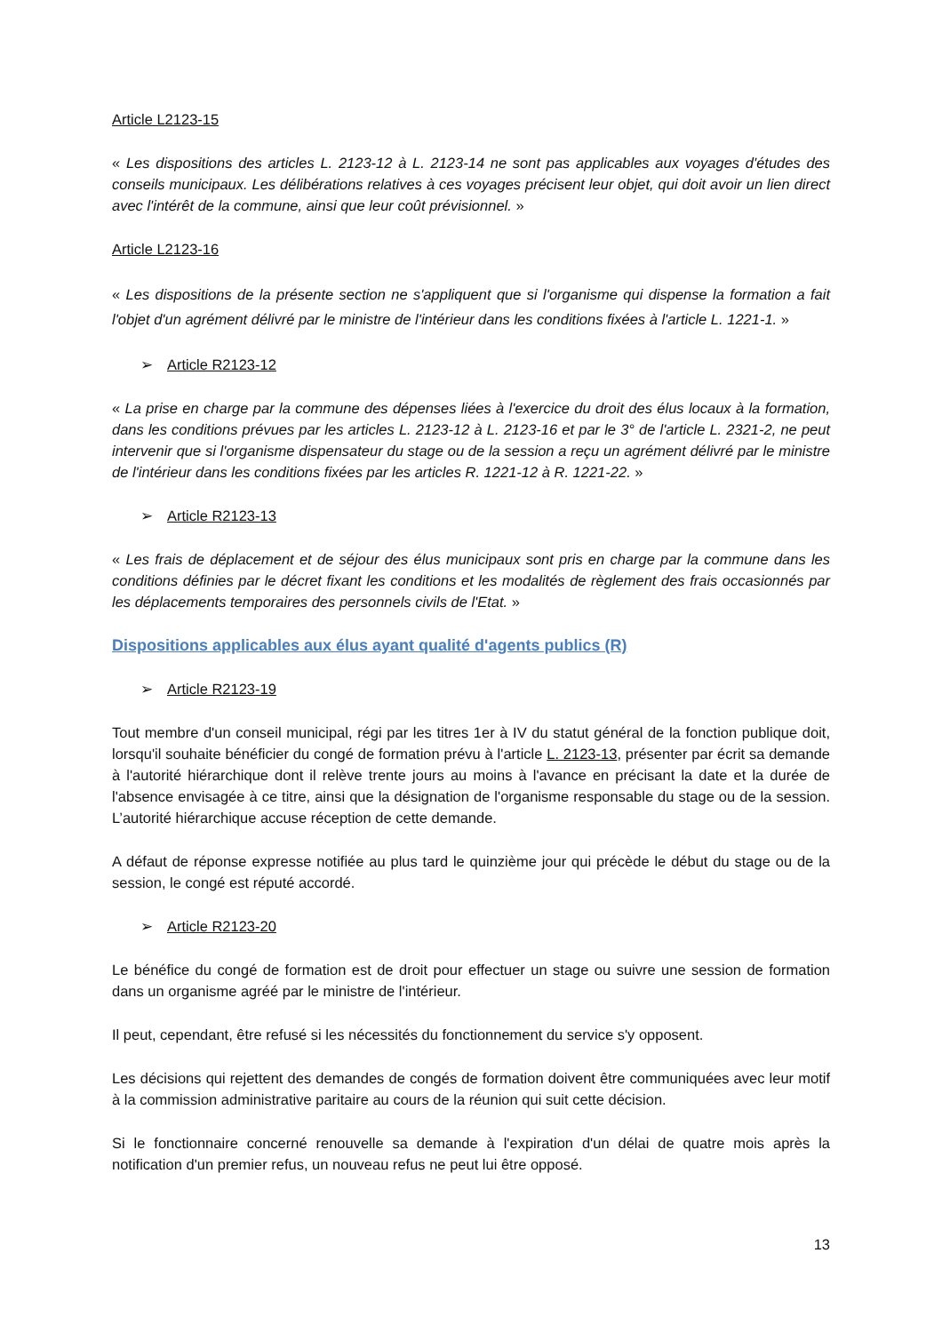Article L2123-15
« Les dispositions des articles L. 2123-12 à L. 2123-14 ne sont pas applicables aux voyages d'études des conseils municipaux. Les délibérations relatives à ces voyages précisent leur objet, qui doit avoir un lien direct avec l'intérêt de la commune, ainsi que leur coût prévisionnel. »
Article L2123-16
« Les dispositions de la présente section ne s'appliquent que si l'organisme qui dispense la formation a fait l'objet d'un agrément délivré par le ministre de l'intérieur dans les conditions fixées à l'article L. 1221-1. »
➢ Article R2123-12
« La prise en charge par la commune des dépenses liées à l'exercice du droit des élus locaux à la formation, dans les conditions prévues par les articles L. 2123-12 à L. 2123-16 et par le 3° de l'article L. 2321-2, ne peut intervenir que si l'organisme dispensateur du stage ou de la session a reçu un agrément délivré par le ministre de l'intérieur dans les conditions fixées par les articles R. 1221-12 à R. 1221-22. »
➢ Article R2123-13
« Les frais de déplacement et de séjour des élus municipaux sont pris en charge par la commune dans les conditions définies par le décret fixant les conditions et les modalités de règlement des frais occasionnés par les déplacements temporaires des personnels civils de l'Etat. »
Dispositions applicables aux élus ayant qualité d'agents publics (R)
➢ Article R2123-19
Tout membre d'un conseil municipal, régi par les titres 1er à IV du statut général de la fonction publique doit, lorsqu'il souhaite bénéficier du congé de formation prévu à l'article L. 2123-13, présenter par écrit sa demande à l'autorité hiérarchique dont il relève trente jours au moins à l'avance en précisant la date et la durée de l'absence envisagée à ce titre, ainsi que la désignation de l'organisme responsable du stage ou de la session. L’autorité hiérarchique accuse réception de cette demande.
A défaut de réponse expresse notifiée au plus tard le quinzième jour qui précède le début du stage ou de la session, le congé est réputé accordé.
➢ Article R2123-20
Le bénéfice du congé de formation est de droit pour effectuer un stage ou suivre une session de formation dans un organisme agréé par le ministre de l'intérieur.
Il peut, cependant, être refusé si les nécessités du fonctionnement du service s'y opposent.
Les décisions qui rejettent des demandes de congés de formation doivent être communiquées avec leur motif à la commission administrative paritaire au cours de la réunion qui suit cette décision.
Si le fonctionnaire concerné renouvelle sa demande à l'expiration d'un délai de quatre mois après la notification d'un premier refus, un nouveau refus ne peut lui être opposé.
13